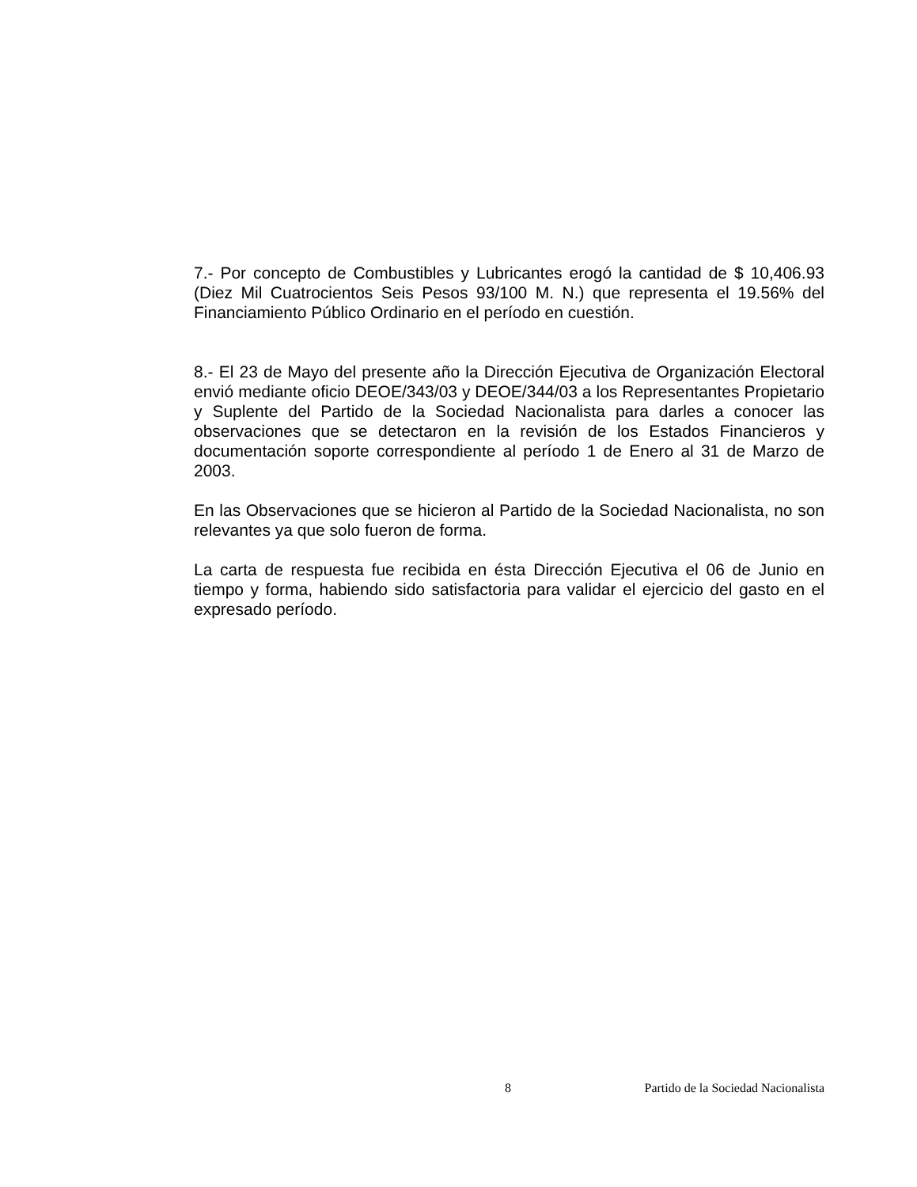7.- Por concepto de Combustibles y Lubricantes erogó la cantidad de $ 10,406.93 (Diez Mil Cuatrocientos Seis Pesos 93/100 M. N.) que representa el 19.56% del Financiamiento Público Ordinario en el período en cuestión.
8.- El 23 de Mayo del presente año la Dirección Ejecutiva de Organización Electoral envió mediante oficio DEOE/343/03 y DEOE/344/03 a los Representantes Propietario y Suplente del Partido de la Sociedad Nacionalista para darles a conocer las observaciones que se detectaron en la revisión de los Estados Financieros y documentación soporte correspondiente al período 1 de Enero al 31 de Marzo de 2003.
En las Observaciones que se hicieron al Partido de la Sociedad Nacionalista, no son relevantes ya que solo fueron de forma.
La carta de respuesta fue recibida en ésta Dirección Ejecutiva el 06 de Junio en tiempo y forma, habiendo sido satisfactoria para validar el ejercicio del gasto en el expresado período.
8 Partido de la Sociedad Nacionalista